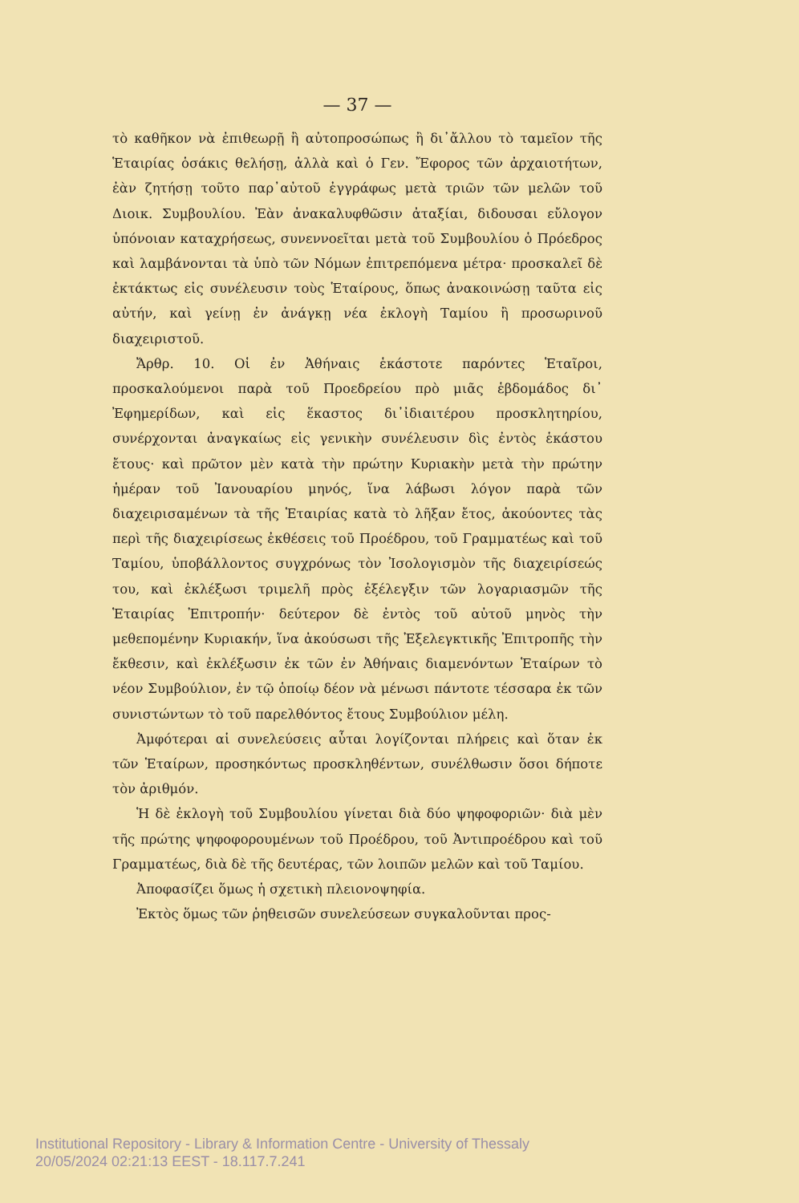— 37 —
τὸ καθῆκον νὰ ἐπιθεωρῇ ἢ αὐτοπροσώπως ἢ δι᾽ἄλλου τὸ ταμεῖον τῆς Ἑταιρίας ὁσάκις θελήσῃ, ἀλλὰ καὶ ὁ Γεν. Ἔφορος τῶν ἀρχαιοτήτων, ἐὰν ζητήσῃ τοῦτο παρ᾽αὐτοῦ ἐγγράφως μετὰ τριῶν τῶν μελῶν τοῦ Διοικ. Συμβουλίου. Ἐὰν ἀνακαλυφθῶσιν ἀταξίαι, διδουσαι εὔλογον ὑπόνοιαν καταχρήσεως, συνεννοεῖται μετὰ τοῦ Συμβουλίου ὁ Πρόεδρος καὶ λαμβάνονται τὰ ὑπὸ τῶν Νόμων ἐπιτρεπόμενα μέτρα· προσκαλεῖ δὲ ἐκτάκτως εἰς συνέλευσιν τοὺς Ἑταίρους, ὅπως ἀνακοινώσῃ ταῦτα εἰς αὐτήν, καὶ γείνῃ ἐν ἀνάγκῃ νέα ἐκλογὴ Ταμίου ἢ προσωρινοῦ διαχειριστοῦ.
Ἄρθρ. 10. Οἱ ἐν Ἀθήναις ἑκάστοτε παρόντες Ἑταῖροι, προσκαλούμενοι παρὰ τοῦ Προεδρείου πρὸ μιᾶς ἑβδομάδος δι᾽ Ἐφημερίδων, καὶ εἰς ἕκαστος δι᾽ἰδιαιτέρου προσκλητηρίου, συνέρχονται ἀναγκαίως εἰς γενικὴν συνέλευσιν δὶς ἐντὸς ἑκάστου ἔτους· καὶ πρῶτον μὲν κατὰ τὴν πρώτην Κυριακὴν μετὰ τὴν πρώτην ἡμέραν τοῦ Ἰανουαρίου μηνός, ἵνα λάβωσι λόγον παρὰ τῶν διαχειρισαμένων τὰ τῆς Ἑταιρίας κατὰ τὸ λῆξαν ἔτος, ἀκούοντες τὰς περὶ τῆς διαχειρίσεως ἐκθέσεις τοῦ Προέδρου, τοῦ Γραμματέως καὶ τοῦ Ταμίου, ὑποβάλλοντος συγχρόνως τὸν Ἰσολογισμὸν τῆς διαχειρίσεώς του, καὶ ἐκλέξωσι τριμελῆ πρὸς ἐξέλεγξιν τῶν λογαριασμῶν τῆς Ἑταιρίας Ἐπιτροπήν· δεύτερον δὲ ἐντὸς τοῦ αὐτοῦ μηνὸς τὴν μεθεπομένην Κυριακήν, ἵνα ἀκούσωσι τῆς Ἐξελεγκτικῆς Ἐπιτροπῆς τὴν ἔκθεσιν, καὶ ἐκλέξωσιν ἐκ τῶν ἐν Ἀθήναις διαμενόντων Ἑταίρων τὸ νέον Συμβούλιον, ἐν τῷ ὁποίῳ δέον νὰ μένωσι πάντοτε τέσσαρα ἐκ τῶν συνιστώντων τὸ τοῦ παρελθόντος ἔτους Συμβούλιον μέλη.
Ἀμφότεραι αἱ συνελεύσεις αὗται λογίζονται πλήρεις καὶ ὅταν ἐκ τῶν Ἑταίρων, προσηκόντως προσκληθέντων, συνέλθωσιν ὅσοι δήποτε τὸν ἀριθμόν.
Ἡ δὲ ἐκλογὴ τοῦ Συμβουλίου γίνεται διὰ δύο ψηφοφοριῶν· διὰ μὲν τῆς πρώτης ψηφοφορουμένων τοῦ Προέδρου, τοῦ Ἀντιπροέδρου καὶ τοῦ Γραμματέως, διὰ δὲ τῆς δευτέρας, τῶν λοιπῶν μελῶν καὶ τοῦ Ταμίου.
Ἀποφασίζει ὅμως ἡ σχετικὴ πλειονοψηφία.
Ἐκτὸς ὅμως τῶν ῥηθεισῶν συνελεύσεων συγκαλοῦνται προς-
Institutional Repository - Library & Information Centre - University of Thessaly
20/05/2024 02:21:13 EEST - 18.117.7.241